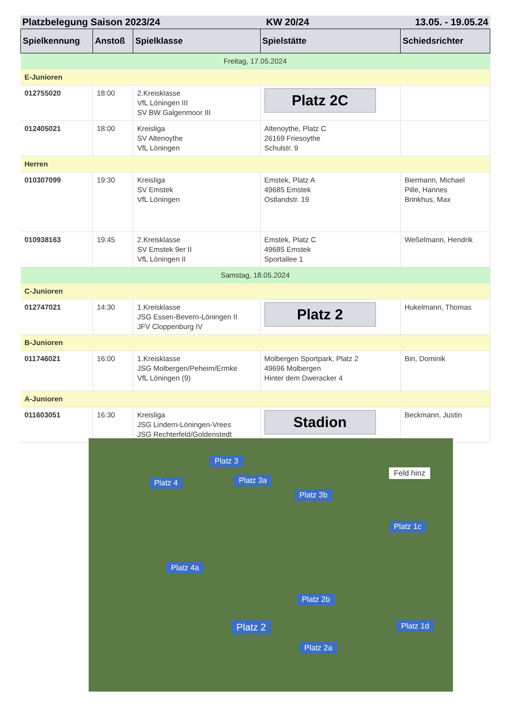Platzbelegung Saison 2023/24 KW 20/24 13.05. - 19.05.24
| Spielkennung | Anstoß | Spielklasse | Spielstätte | Schiedsrichter |
| --- | --- | --- | --- | --- |
| Freitag, 17.05.2024 | | | | |
| E-Junioren | | | | |
| 012755020 | 18:00 | 2.Kreisklasse VfL Löningen III SV BW Galgenmoor III | Platz 2C | |
| 012405021 | 18:00 | Kreisliga SV Altenoythe VfL Löningen | Altenoythe, Platz C 26169 Friesoythe Schulstr. 9 | |
| Herren | | | | |
| 010307099 | 19:30 | Kreisliga SV Emstek VfL Löningen | Emstek, Platz A 49685 Emstek Ostlandstr. 19 | Biermann, Michael Pille, Hannes Brinkhus, Max |
| 010938163 | 19:45 | 2.Kreisklasse SV Emstek 9er II VfL Löningen II | Emstek, Platz C 49685 Emstek Sportallee 1 | Weßelmann, Hendrik |
| Samstag, 18.05.2024 | | | | |
| C-Junioren | | | | |
| 012747021 | 14:30 | 1.Kreisklasse JSG Essen-Bevern-Löningen II JFV Cloppenburg IV | Platz 2 | Hukelmann, Thomas |
| B-Junioren | | | | |
| 011746021 | 16:00 | 1.Kreisklasse JSG Molbergen/Peheim/Ermke VfL Löningen (9) | Molbergen Sportpark, Platz 2 49696 Molbergen Hinter dem Dweracker 4 | Bin, Dominik |
| A-Junioren | | | | |
| 011603051 | 16:30 | Kreisliga JSG Lindern-Löningen-Vrees JSG Rechterfeld/Goldenstedt | Stadion | Beckmann, Justin |
Platz 3
Platz 4 Platz 3a
Platz 3b
Feld hinz
Platz 1c
Platz 4a
Platz 2b
Platz 2 Platz 1d
Platz 2a